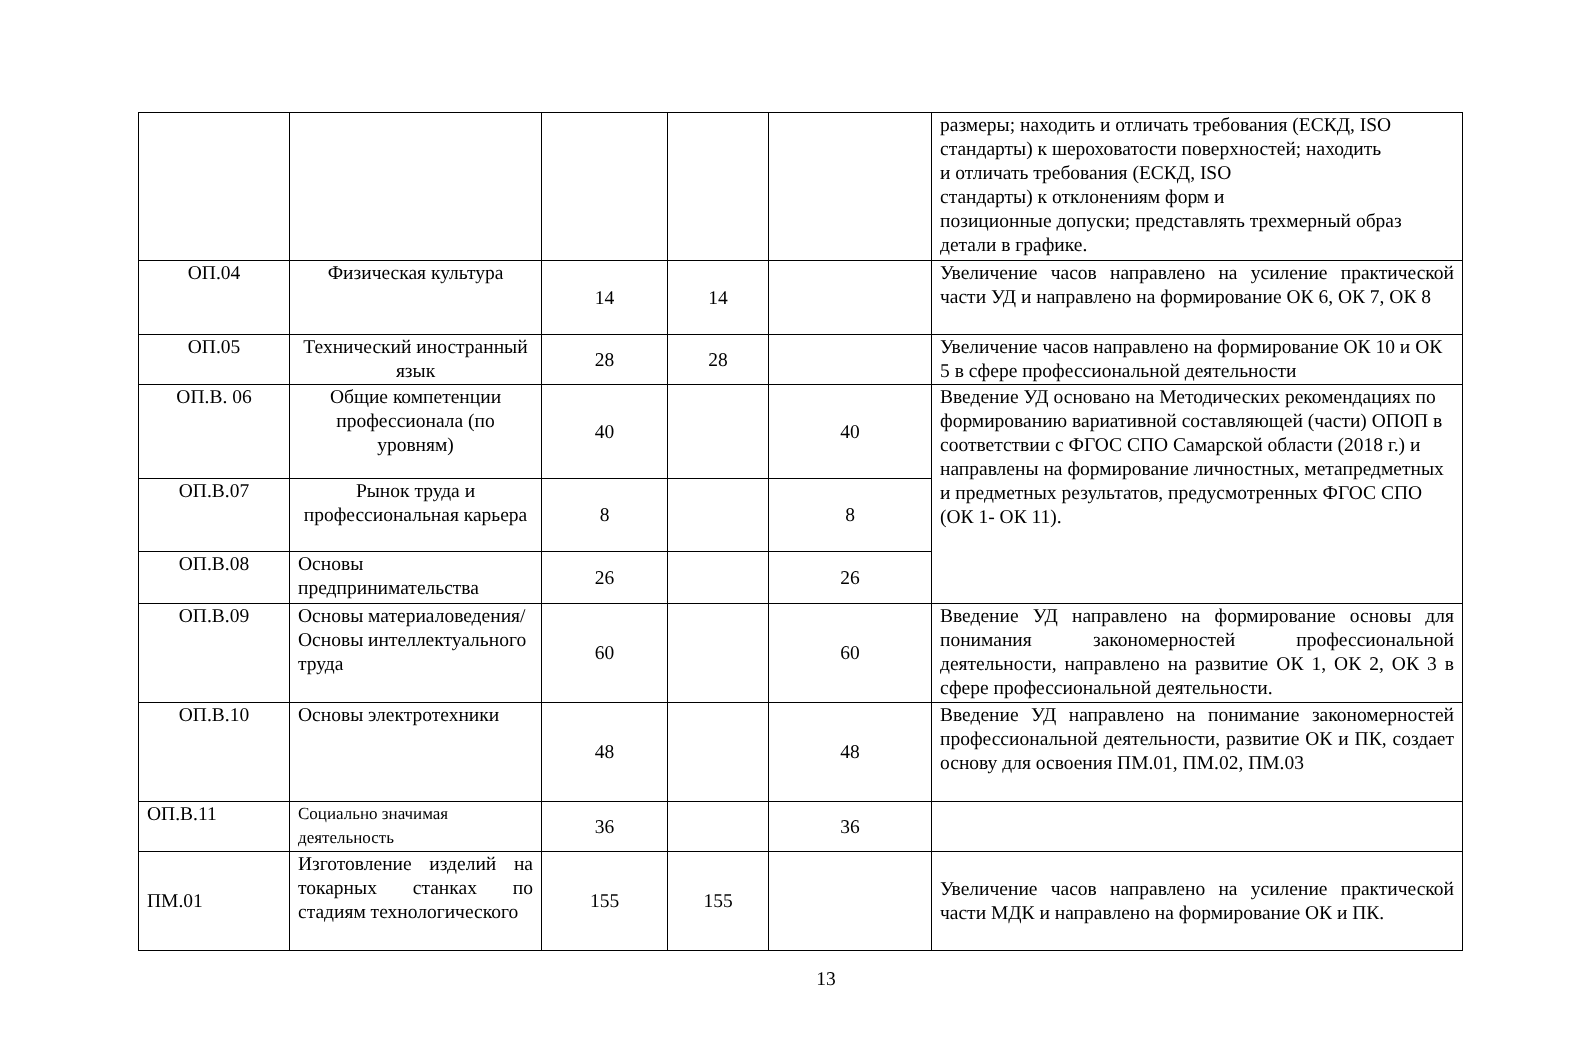| | | | | | размеры; находить и отличать требования (ЕСКД, ISO стандарты) к шероховатости поверхностей; находить и отличать требования (ЕСКД, ISO стандарты) к отклонениям форм и позиционные допуски; представлять трехмерный образ детали в графике. |
| ОП.04 | Физическая культура | 14 | 14 | | Увеличение часов направлено на усиление практической части УД и направлено на формирование ОК 6, ОК 7, ОК 8 |
| ОП.05 | Технический иностранный язык | 28 | 28 | | Увеличение часов направлено на формирование ОК 10 и ОК 5 в сфере профессиональной деятельности |
| ОП.В. 06 | Общие компетенции профессионала (по уровням) | 40 | | 40 | Введение УД основано на Методических рекомендациях по формированию вариативной составляющей (части) ОПОП в соответствии с ФГОС СПО Самарской области (2018 г.) и направлены на формирование личностных, метапредметных и предметных результатов, предусмотренных ФГОС СПО (ОК 1- ОК 11). |
| ОП.В.07 | Рынок труда и профессиональная карьера | 8 | | 8 | |
| ОП.В.08 | Основы предпринимательства | 26 | | 26 | |
| ОП.В.09 | Основы материаловедения/ Основы интеллектуального труда | 60 | | 60 | Введение УД направлено на формирование основы для понимания закономерностей профессиональной деятельности, направлено на развитие ОК 1, ОК 2, ОК 3 в сфере профессиональной деятельности. |
| ОП.В.10 | Основы электротехники | 48 | | 48 | Введение УД направлено на понимание закономерностей профессиональной деятельности, развитие ОК и ПК, создает основу для освоения ПМ.01, ПМ.02, ПМ.03 |
| ОП.В.11 | Социально значимая деятельность | 36 | | 36 | |
| ПМ.01 | Изготовление изделий на токарных станках по стадиям технологического | 155 | 155 | | Увеличение часов направлено на усиление практической части МДК и направлено на формирование ОК и ПК. |
13